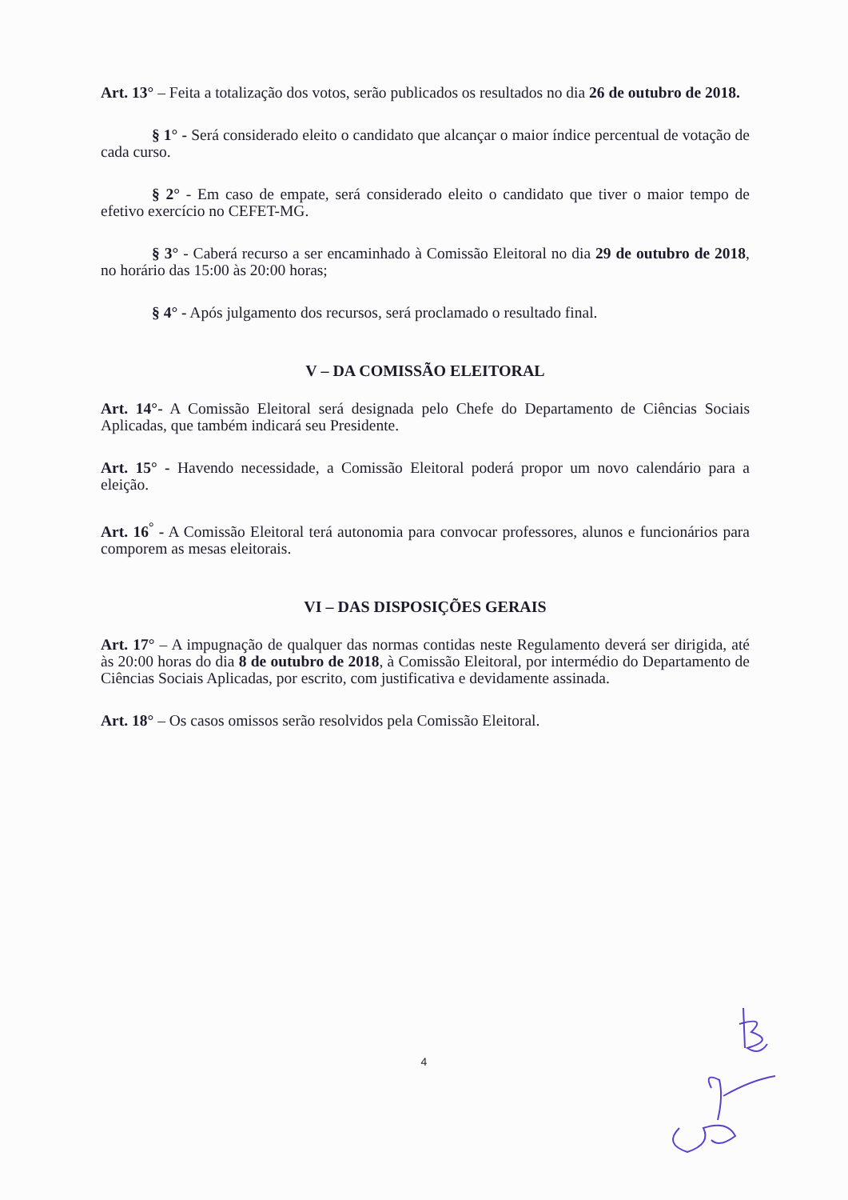Art. 13° – Feita a totalização dos votos, serão publicados os resultados no dia 26 de outubro de 2018.
§ 1° - Será considerado eleito o candidato que alcançar o maior índice percentual de votação de cada curso.
§ 2° - Em caso de empate, será considerado eleito o candidato que tiver o maior tempo de efetivo exercício no CEFET-MG.
§ 3° - Caberá recurso a ser encaminhado à Comissão Eleitoral no dia 29 de outubro de 2018, no horário das 15:00 às 20:00 horas;
§ 4° - Após julgamento dos recursos, será proclamado o resultado final.
V – DA COMISSÃO ELEITORAL
Art. 14°- A Comissão Eleitoral será designada pelo Chefe do Departamento de Ciências Sociais Aplicadas, que também indicará seu Presidente.
Art. 15° - Havendo necessidade, a Comissão Eleitoral poderá propor um novo calendário para a eleição.
Art. 16<sup>°</sup> - A Comissão Eleitoral terá autonomia para convocar professores, alunos e funcionários para comporem as mesas eleitorais.
VI – DAS DISPOSIÇÕES GERAIS
Art. 17° – A impugnação de qualquer das normas contidas neste Regulamento deverá ser dirigida, até às 20:00 horas do dia 8 de outubro de 2018, à Comissão Eleitoral, por intermédio do Departamento de Ciências Sociais Aplicadas, por escrito, com justificativa e devidamente assinada.
Art. 18° – Os casos omissos serão resolvidos pela Comissão Eleitoral.
4